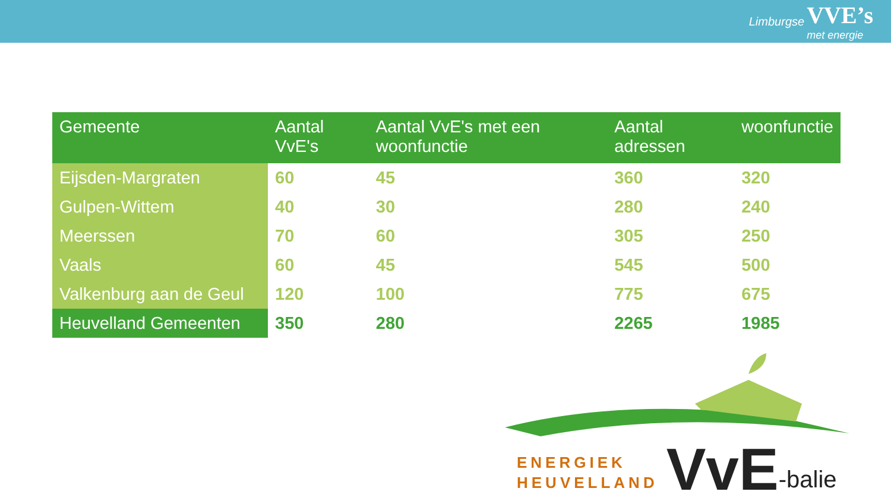Limburgse VVE’s
met energie
| Gemeente | Aantal VvE's | Aantal VvE's met een woonfunctie | Aantal adressen | woonfunctie |
| --- | --- | --- | --- | --- |
| Eijsden-Margraten | 60 | 45 | 360 | 320 |
| Gulpen-Wittem | 40 | 30 | 280 | 240 |
| Meerssen | 70 | 60 | 305 | 250 |
| Vaals | 60 | 45 | 545 | 500 |
| Valkenburg aan de Geul | 120 | 100 | 775 | 675 |
| Heuvelland Gemeenten | 350 | 280 | 2265 | 1985 |
ENERGIEK
HEUVELLAND
VvE
-balie